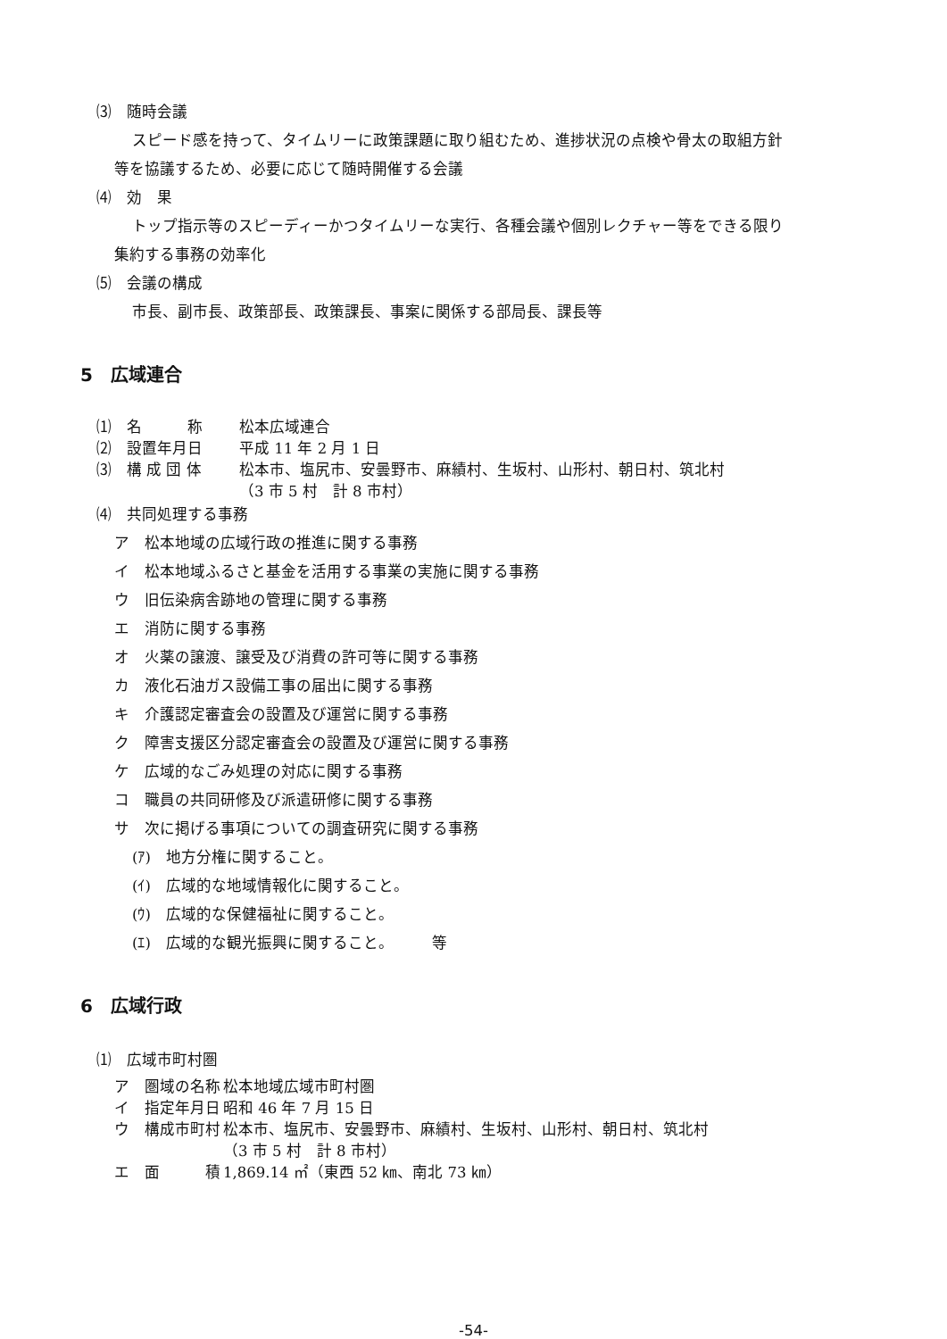⑶　随時会議
スピード感を持って、タイムリーに政策課題に取り組むため、進捗状況の点検や骨太の取組方針
等を協議するため、必要に応じて随時開催する会議
⑷　効　果
トップ指示等のスピーディーかつタイムリーな実行、各種会議や個別レクチャー等をできる限り
集約する事務の効率化
⑸　会議の構成
市長、副市長、政策部長、政策課長、事案に関係する部局長、課長等
5　広域連合
⑴　名　　　称 松本広域連合
⑵　設置年月日 平成 11 年 2 月 1 日
⑶　構 成 団 体 松本市、塩尻市、安曇野市、麻績村、生坂村、山形村、朝日村、筑北村
（3 市 5 村　計 8 市村）
⑷　共同処理する事務
ア　松本地域の広域行政の推進に関する事務
イ　松本地域ふるさと基金を活用する事業の実施に関する事務
ウ　旧伝染病舎跡地の管理に関する事務
エ　消防に関する事務
オ　火薬の譲渡、譲受及び消費の許可等に関する事務
カ　液化石油ガス設備工事の届出に関する事務
キ　介護認定審査会の設置及び運営に関する事務
ク　障害支援区分認定審査会の設置及び運営に関する事務
ケ　広域的なごみ処理の対応に関する事務
コ　職員の共同研修及び派遣研修に関する事務
サ　次に掲げる事項についての調査研究に関する事務
(ｱ)　地方分権に関すること。
(ｲ)　広域的な地域情報化に関すること。
(ｳ)　広域的な保健福祉に関すること。
(ｴ)　広域的な観光振興に関すること。　　　等
6　広域行政
⑴　広域市町村圏
ア　圏域の名称 松本地域広域市町村圏
イ　指定年月日 昭和 46 年 7 月 15 日
ウ　構成市町村 松本市、塩尻市、安曇野市、麻績村、生坂村、山形村、朝日村、筑北村
（3 市 5 村　計 8 市村）
エ　面　　　積 1,869.14 ㎡（東西 52 ㎞、南北 73 ㎞）
-54-